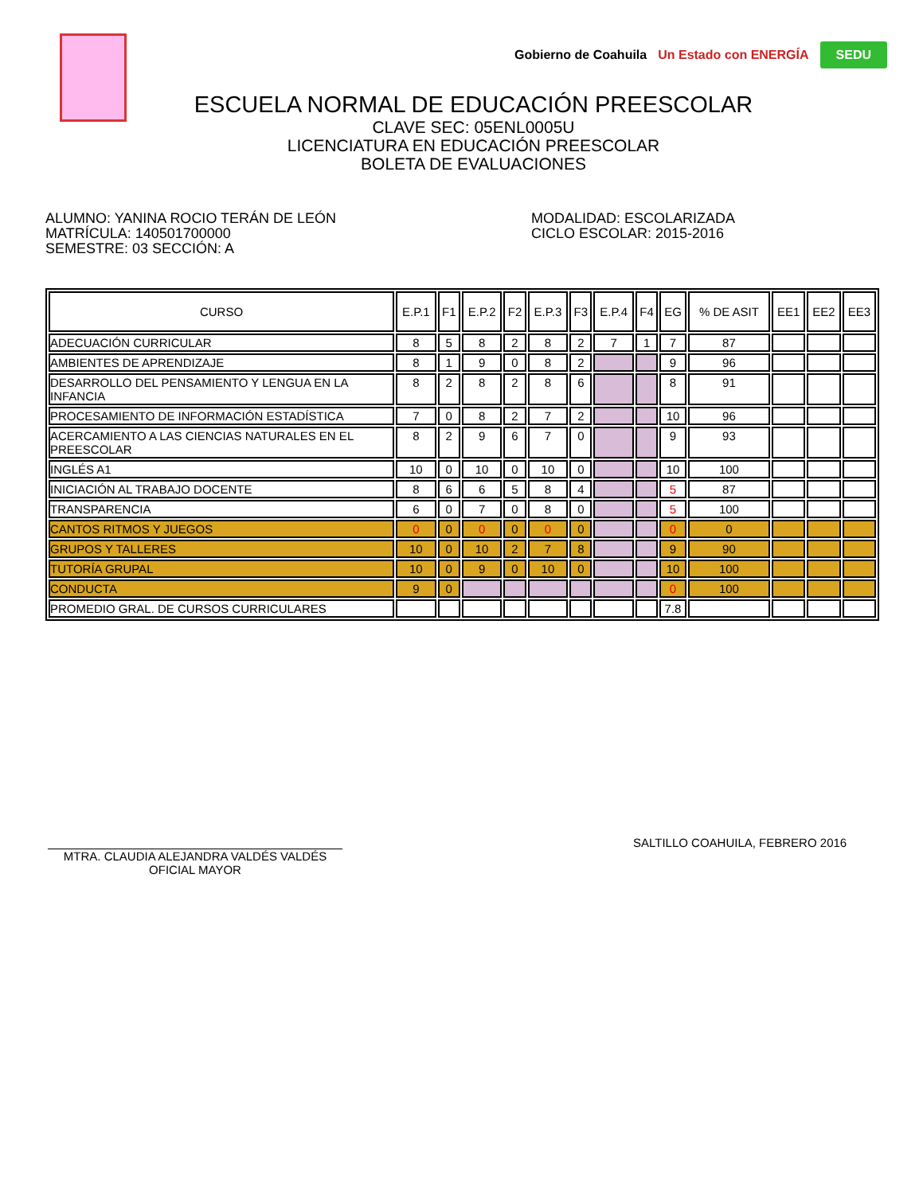Gobierno de Coahuila Un Estado con ENERGÍA SEDU
ESCUELA NORMAL DE EDUCACIÓN PREESCOLAR
CLAVE SEC: 05ENL0005U
LICENCIATURA EN EDUCACIÓN PREESCOLAR
BOLETA DE EVALUACIONES
ALUMNO: YANINA ROCIO TERÁN DE LEÓN
MATRÍCULA: 140501700000
SEMESTRE: 03 SECCIÓN: A
MODALIDAD: ESCOLARIZADA
CICLO ESCOLAR: 2015-2016
| CURSO | E.P.1 | F1 | E.P.2 | F2 | E.P.3 | F3 | E.P.4 | F4 | EG | % DE ASIT | EE1 | EE2 | EE3 |
| --- | --- | --- | --- | --- | --- | --- | --- | --- | --- | --- | --- | --- | --- |
| ADECUACIÓN CURRICULAR | 8 | 5 | 8 | 2 | 8 | 2 | 7 | 1 | 7 | 87 | | | |
| AMBIENTES DE APRENDIZAJE | 8 | 1 | 9 | 0 | 8 | 2 | | | 9 | 96 | | | |
| DESARROLLO DEL PENSAMIENTO Y LENGUA EN LA INFANCIA | 8 | 2 | 8 | 2 | 8 | 6 | | | 8 | 91 | | | |
| PROCESAMIENTO DE INFORMACIÓN ESTADÍSTICA | 7 | 0 | 8 | 2 | 7 | 2 | | | 10 | 96 | | | |
| ACERCAMIENTO A LAS CIENCIAS NATURALES EN EL PREESCOLAR | 8 | 2 | 9 | 6 | 7 | 0 | | | 9 | 93 | | | |
| INGLÉS A1 | 10 | 0 | 10 | 0 | 10 | 0 | | | 10 | 100 | | | |
| INICIACIÓN AL TRABAJO DOCENTE | 8 | 6 | 6 | 5 | 8 | 4 | | | 5 | 87 | | | |
| TRANSPARENCIA | 6 | 0 | 7 | 0 | 8 | 0 | | | 5 | 100 | | | |
| CANTOS RITMOS Y JUEGOS | 0 | 0 | 0 | 0 | 0 | 0 | | | 0 | 0 | | | |
| GRUPOS Y TALLERES | 10 | 0 | 10 | 2 | 7 | 8 | | | 9 | 90 | | | |
| TUTORÍA GRUPAL | 10 | 0 | 9 | 0 | 10 | 0 | | | 10 | 100 | | | |
| CONDUCTA | 9 | 0 | | | | | | | 0 | 100 | | | |
| PROMEDIO GRAL. DE CURSOS CURRICULARES | | | | | | | | | 7.8 | | | | |
MTRA. CLAUDIA ALEJANDRA VALDÉS VALDÉS
OFICIAL MAYOR
SALTILLO COAHUILA, FEBRERO 2016